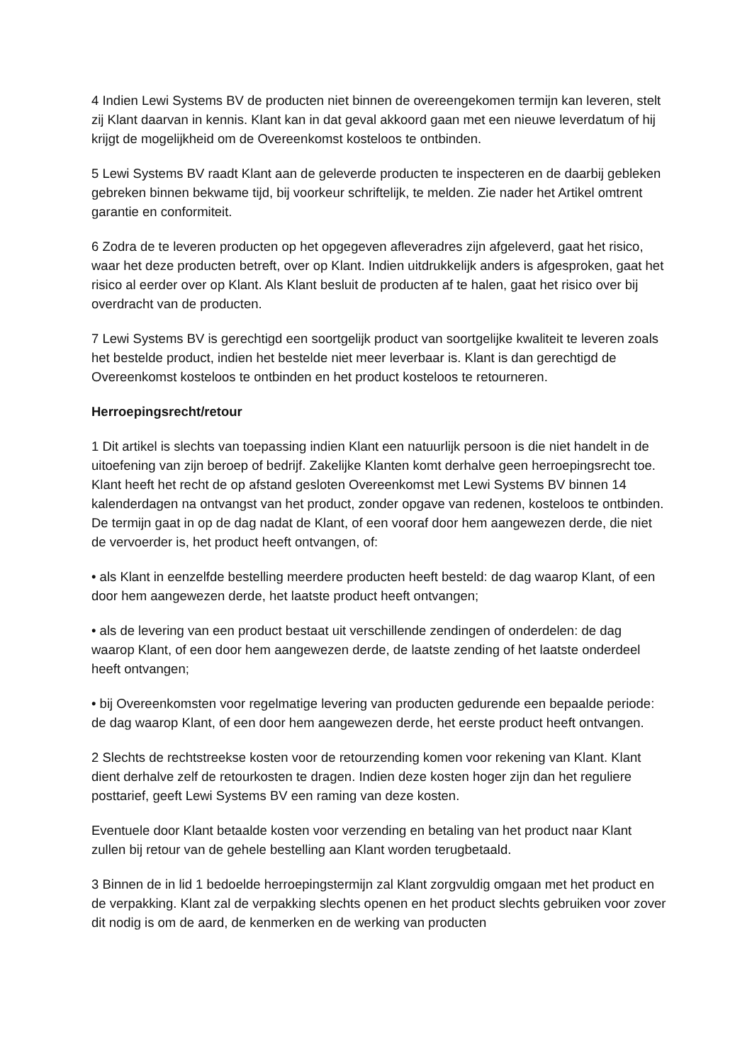4 Indien Lewi Systems BV de producten niet binnen de overeengekomen termijn kan leveren, stelt zij Klant daarvan in kennis. Klant kan in dat geval akkoord gaan met een nieuwe leverdatum of hij krijgt de mogelijkheid om de Overeenkomst kosteloos te ontbinden.
5 Lewi Systems BV raadt Klant aan de geleverde producten te inspecteren en de daarbij gebleken gebreken binnen bekwame tijd, bij voorkeur schriftelijk, te melden. Zie nader het Artikel omtrent garantie en conformiteit.
6 Zodra de te leveren producten op het opgegeven afleveradres zijn afgeleverd, gaat het risico, waar het deze producten betreft, over op Klant. Indien uitdrukkelijk anders is afgesproken, gaat het risico al eerder over op Klant. Als Klant besluit de producten af te halen, gaat het risico over bij overdracht van de producten.
7 Lewi Systems BV is gerechtigd een soortgelijk product van soortgelijke kwaliteit te leveren zoals het bestelde product, indien het bestelde niet meer leverbaar is. Klant is dan gerechtigd de Overeenkomst kosteloos te ontbinden en het product kosteloos te retourneren.
Herroepingsrecht/retour
1 Dit artikel is slechts van toepassing indien Klant een natuurlijk persoon is die niet handelt in de uitoefening van zijn beroep of bedrijf. Zakelijke Klanten komt derhalve geen herroepingsrecht toe. Klant heeft het recht de op afstand gesloten Overeenkomst met Lewi Systems BV binnen 14 kalenderdagen na ontvangst van het product, zonder opgave van redenen, kosteloos te ontbinden. De termijn gaat in op de dag nadat de Klant, of een vooraf door hem aangewezen derde, die niet de vervoerder is, het product heeft ontvangen, of:
• als Klant in eenzelfde bestelling meerdere producten heeft besteld: de dag waarop Klant, of een door hem aangewezen derde, het laatste product heeft ontvangen;
• als de levering van een product bestaat uit verschillende zendingen of onderdelen: de dag waarop Klant, of een door hem aangewezen derde, de laatste zending of het laatste onderdeel heeft ontvangen;
• bij Overeenkomsten voor regelmatige levering van producten gedurende een bepaalde periode: de dag waarop Klant, of een door hem aangewezen derde, het eerste product heeft ontvangen.
2 Slechts de rechtstreekse kosten voor de retourzending komen voor rekening van Klant. Klant dient derhalve zelf de retourkosten te dragen. Indien deze kosten hoger zijn dan het reguliere posttarief, geeft Lewi Systems BV een raming van deze kosten.
Eventuele door Klant betaalde kosten voor verzending en betaling van het product naar Klant zullen bij retour van de gehele bestelling aan Klant worden terugbetaald.
3 Binnen de in lid 1 bedoelde herroepingstermijn zal Klant zorgvuldig omgaan met het product en de verpakking. Klant zal de verpakking slechts openen en het product slechts gebruiken voor zover dit nodig is om de aard, de kenmerken en de werking van producten